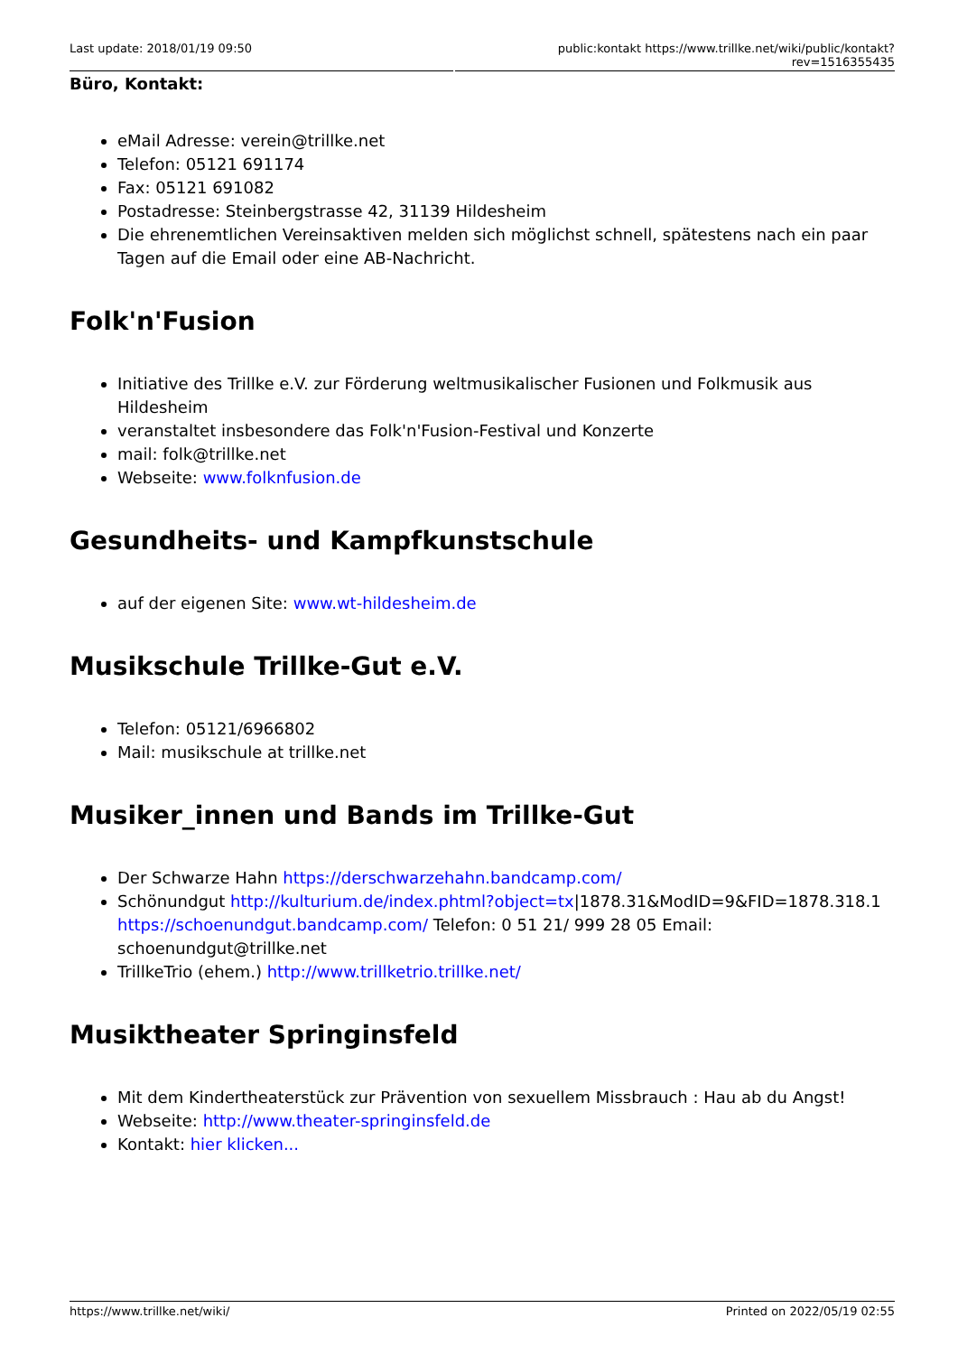Last update: 2018/01/19 09:50 public:kontakt https://www.trillke.net/wiki/public/kontakt?rev=1516355435
Büro, Kontakt:
eMail Adresse: verein@trillke.net
Telefon: 05121 691174
Fax: 05121 691082
Postadresse: Steinbergstrasse 42, 31139 Hildesheim
Die ehrenemtlichen Vereinsaktiven melden sich möglichst schnell, spätestens nach ein paar Tagen auf die Email oder eine AB-Nachricht.
Folk'n'Fusion
Initiative des Trillke e.V. zur Förderung weltmusikalischer Fusionen und Folkmusik aus Hildesheim
veranstaltet insbesondere das Folk'n'Fusion-Festival und Konzerte
mail: folk@trillke.net
Webseite: www.folknfusion.de
Gesundheits- und Kampfkunstschule
auf der eigenen Site: www.wt-hildesheim.de
Musikschule Trillke-Gut e.V.
Telefon: 05121/6966802
Mail: musikschule at trillke.net
Musiker_innen und Bands im Trillke-Gut
Der Schwarze Hahn https://derschwarzehahn.bandcamp.com/
Schönundgut http://kulturium.de/index.phtml?object=tx|1878.31&ModID=9&FID=1878.318.1 https://schoenundgut.bandcamp.com/ Telefon: 0 51 21/ 999 28 05 Email: schoenundgut@trillke.net
TrillkeTrio (ehem.) http://www.trillketrio.trillke.net/
Musiktheater Springinsfeld
Mit dem Kindertheaterstück zur Prävention von sexuellem Missbrauch : Hau ab du Angst!
Webseite: http://www.theater-springinsfeld.de
Kontakt: hier klicken...
https://www.trillke.net/wiki/ Printed on 2022/05/19 02:55